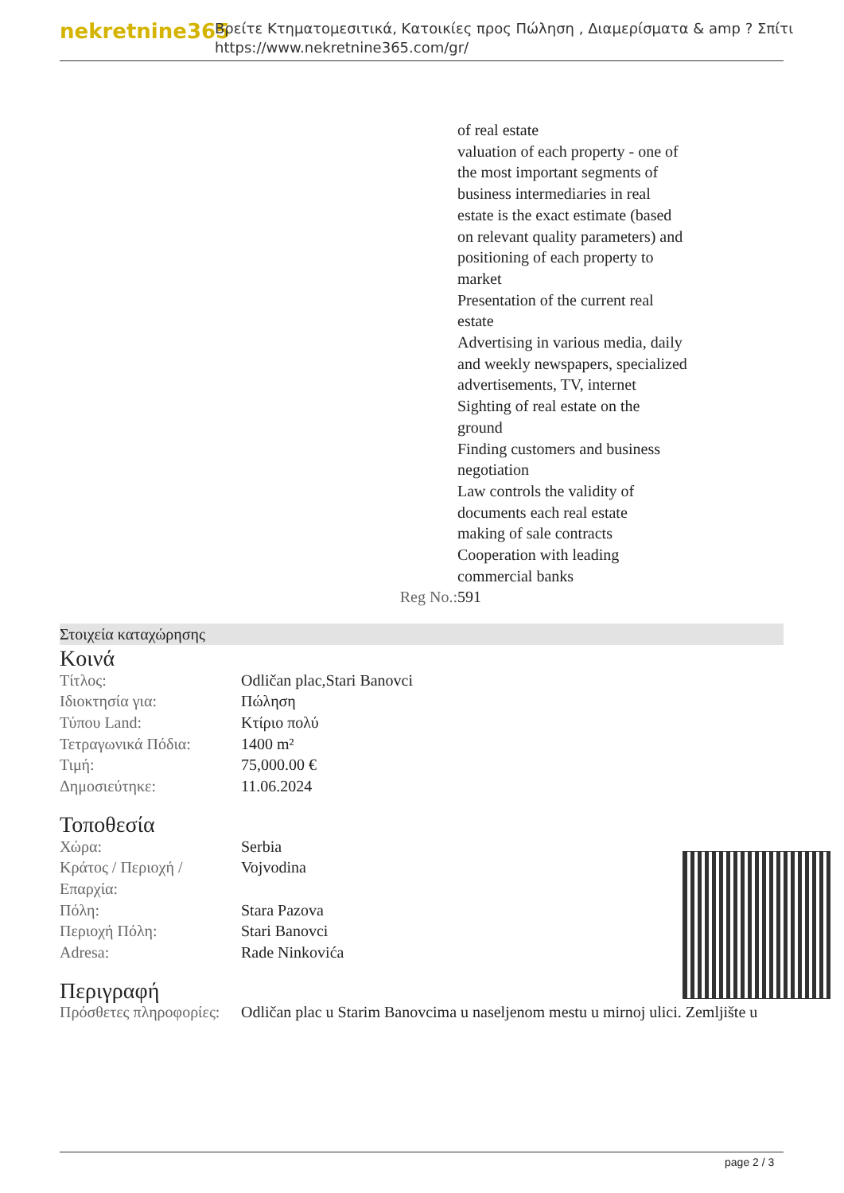nekretnine365
Βρείτε Κτηματομεσιτικά, Κατοικίες προς Πώληση , Διαμερίσματα & amp ? Σπίτι
https://www.nekretnine365.com/gr/
of real estate
valuation of each property - one of the most important segments of business intermediaries in real estate is the exact estimate (based on relevant quality parameters) and positioning of each property to market
Presentation of the current real estate
Advertising in various media, daily and weekly newspapers, specialized advertisements, TV, internet
Sighting of real estate on the ground
Finding customers and business negotiation
Law controls the validity of documents each real estate
making of sale contracts
Cooperation with leading commercial banks
Reg No.: 591
Στοιχεία καταχώρησης
Κοινά
| Τίτλος: | Odličan plac,Stari Banovci |
| Ιδιοκτησία για: | Πώληση |
| Τύπου Land: | Κτίριο πολύ |
| Τετραγωνικά Πόδια: | 1400 m² |
| Τιμή: | 75,000.00 € |
| Δημοσιεύτηκε: | 11.06.2024 |
Τοποθεσία
| Χώρα: | Serbia |
| Κράτος / Περιοχή / Επαρχία: | Vojvodina |
| Πόλη: | Stara Pazova |
| Περιοχή Πόλη: | Stari Banovci |
| Adresa: | Rade Ninkovića |
Περιγραφή
| Πρόσθετες πληροφορίες: | Odličan plac u Starim Banovcima u naseljenom mestu u mirnoj ulici. Zemljište u |
page 2 / 3